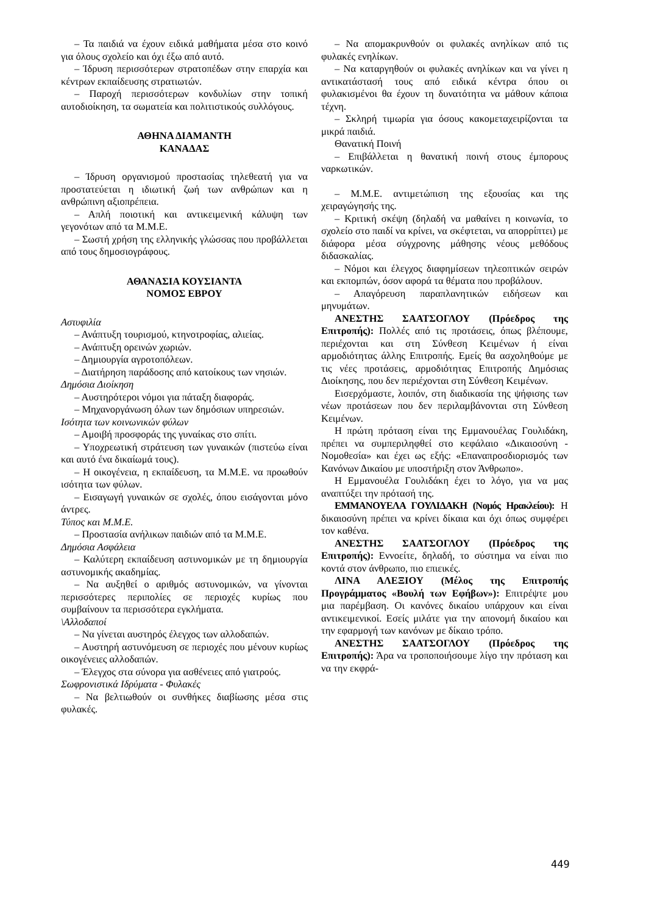– Τα παιδιά να έχουν ειδικά μαθήματα μέσα στο κοινό για όλους σχολείο και όχι έξω από αυτό.
– Ίδρυση περισσότερων στρατοπέδων στην επαρχία και κέντρων εκπαίδευσης στρατιωτών.
– Παροχή περισσότερων κονδυλίων στην τοπική αυτοδιοίκηση, τα σωματεία και πολιτιστικούς συλλόγους.
ΑΘΗΝΑ ΔΙΑΜΑΝΤΗ
ΚΑΝΑΔΑΣ
– Ίδρυση οργανισμού προστασίας τηλεθεατή για να προστατεύεται η ιδιωτική ζωή των ανθρώπων και η ανθρώπινη αξιοπρέπεια.
– Απλή ποιοτική και αντικειμενική κάλυψη των γεγονότων από τα Μ.Μ.Ε.
– Σωστή χρήση της ελληνικής γλώσσας που προβάλλεται από τους δημοσιογράφους.
ΑΘΑΝΑΣΙΑ ΚΟΥΣΙΑΝΤΑ
ΝΟΜΟΣ ΕΒΡΟΥ
Αστυφιλία
– Ανάπτυξη τουρισμού, κτηνοτροφίας, αλιείας.
– Ανάπτυξη ορεινών χωριών.
– Δημιουργία αγροτοπόλεων.
– Διατήρηση παράδοσης από κατοίκους των νησιών.
Δημόσια Διοίκηση
– Αυστηρότεροι νόμοι για πάταξη διαφοράς.
– Μηχανοργάνωση όλων των δημόσιων υπηρεσιών.
Ισότητα των κοινωνικών φύλων
– Αμοιβή προσφοράς της γυναίκας στο σπίτι.
– Υποχρεωτική στράτευση των γυναικών (πιστεύω είναι και αυτό ένα δικαίωμά τους).
– Η οικογένεια, η εκπαίδευση, τα Μ.Μ.Ε. να προωθούν ισότητα των φύλων.
– Εισαγωγή γυναικών σε σχολές, όπου εισάγονται μόνο άντρες.
Τύπος και Μ.Μ.Ε.
– Προστασία ανήλικων παιδιών από τα Μ.Μ.Ε.
Δημόσια Ασφάλεια
– Καλύτερη εκπαίδευση αστυνομικών με τη δημιουργία αστυνομικής ακαδημίας.
– Να αυξηθεί ο αριθμός αστυνομικών, να γίνονται περισσότερες περιπολίες σε περιοχές κυρίως που συμβαίνουν τα περισσότερα εγκλήματα.
\Αλλοδαποί
– Να γίνεται αυστηρός έλεγχος των αλλοδαπών.
– Αυστηρή αστυνόμευση σε περιοχές που μένουν κυρίως οικογένειες αλλοδαπών.
– Έλεγχος στα σύνορα για ασθένειες από γιατρούς.
Σωφρονιστικά Ιδρύματα - Φυλακές
– Να βελτιωθούν οι συνθήκες διαβίωσης μέσα στις φυλακές.
– Να απομακρυνθούν οι φυλακές ανηλίκων από τις φυλακές ενηλίκων.
– Να καταργηθούν οι φυλακές ανηλίκων και να γίνει η αντικατάστασή τους από ειδικά κέντρα όπου οι φυλακισμένοι θα έχουν τη δυνατότητα να μάθουν κάποια τέχνη.
– Σκληρή τιμωρία για όσους κακομεταχειρίζονται τα μικρά παιδιά.
Θανατική Ποινή
– Επιβάλλεται η θανατική ποινή στους έμπορους ναρκωτικών.
– Μ.Μ.Ε. αντιμετώπιση της εξουσίας και της χειραγώγησής της.
– Κριτική σκέψη (δηλαδή να μαθαίνει η κοινωνία, το σχολείο στο παιδί να κρίνει, να σκέφτεται, να απορρίπτει) με διάφορα μέσα σύγχρονης μάθησης νέους μεθόδους διδασκαλίας.
– Νόμοι και έλεγχος διαφημίσεων τηλεοπτικών σειρών και εκπομπών, όσον αφορά τα θέματα που προβάλουν.
– Απαγόρευση παραπλανητικών ειδήσεων και μηνυμάτων.
ΑΝΕΣΤΗΣ ΣΑΑΤΣΟΓΛΟΥ (Πρόεδρος της Επιτροπής): Πολλές από τις προτάσεις, όπως βλέπουμε, περιέχονται και στη Σύνθεση Κειμένων ή είναι αρμοδιότητας άλλης Επιτροπής. Εμείς θα ασχοληθούμε με τις νέες προτάσεις, αρμοδιότητας Επιτροπής Δημόσιας Διοίκησης, που δεν περιέχονται στη Σύνθεση Κειμένων.
Εισερχόμαστε, λοιπόν, στη διαδικασία της ψήφισης των νέων προτάσεων που δεν περιλαμβάνονται στη Σύνθεση Κειμένων.
Η πρώτη πρόταση είναι της Εμμανουέλας Γουλιδάκη, πρέπει να συμπεριληφθεί στο κεφάλαιο «Δικαιοσύνη - Νομοθεσία» και έχει ως εξής: «Επαναπροσδιορισμός των Κανόνων Δικαίου με υποστήριξη στον Άνθρωπο».
Η Εμμανουέλα Γουλιδάκη έχει το λόγο, για να μας αναπτύξει την πρότασή της.
ΕΜΜΑΝΟΥΕΛΑ ΓΟΥΛΙΔΑΚΗ (Νομός Ηρακλείου): Η δικαιοσύνη πρέπει να κρίνει δίκαια και όχι όπως συμφέρει τον καθένα.
ΑΝΕΣΤΗΣ ΣΑΑΤΣΟΓΛΟΥ (Πρόεδρος της Επιτροπής): Εννοείτε, δηλαδή, το σύστημα να είναι πιο κοντά στον άνθρωπο, πιο επιεικές.
ΛΙΝΑ ΑΛΕΞΙΟΥ (Μέλος της Επιτροπής Προγράμματος «Βουλή των Εφήβων»): Επιτρέψτε μου μια παρέμβαση. Οι κανόνες δικαίου υπάρχουν και είναι αντικειμενικοί. Εσείς μιλάτε για την απονομή δικαίου και την εφαρμογή των κανόνων με δίκαιο τρόπο.
ΑΝΕΣΤΗΣ ΣΑΑΤΣΟΓΛΟΥ (Πρόεδρος της Επιτροπής): Άρα να τροποποιήσουμε λίγο την πρόταση και να την εκφρά-
449